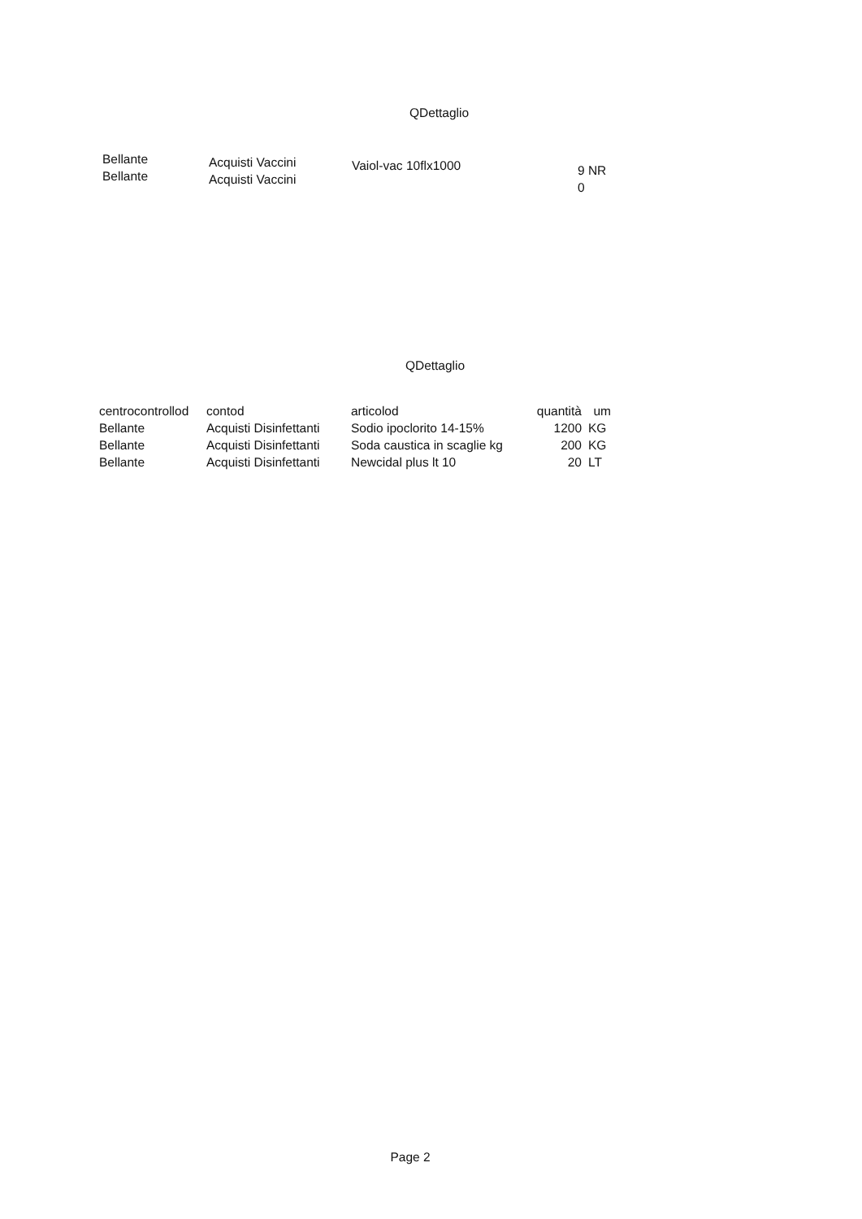QDettaglio
| Bellante Bellante | Acquisti Vaccini Acquisti Vaccini | Vaiol-vac 10flx1000 | 9 NR 0 |
QDettaglio
| centrocontrollod | contod | articolod | quantità | um |
| --- | --- | --- | --- | --- |
| Bellante | Acquisti Disinfettanti | Sodio ipoclorito 14-15% | 1200 | KG |
| Bellante | Acquisti Disinfettanti | Soda caustica in scaglie kg | 200 | KG |
| Bellante | Acquisti Disinfettanti | Newcidal plus lt 10 | 20 | LT |
Page 2